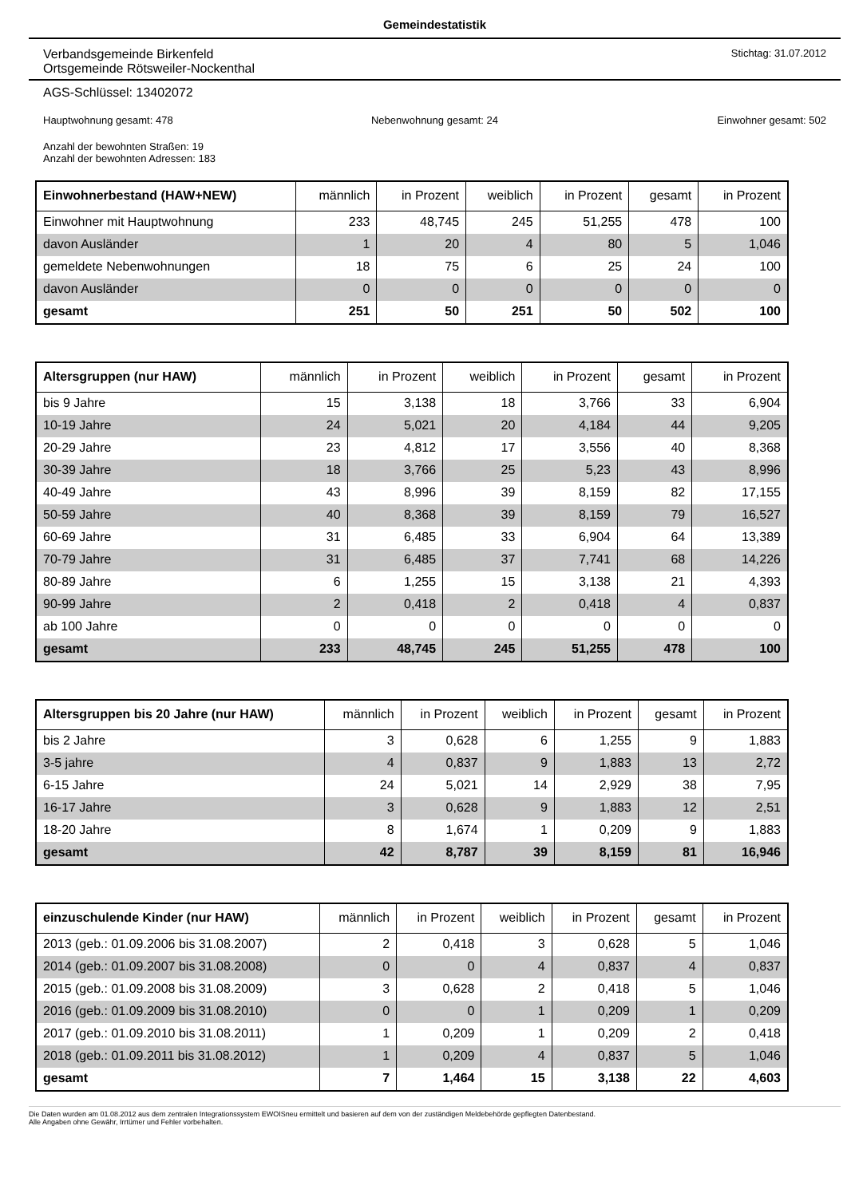Gemeindestatistik
Verbandsgemeinde Birkenfeld
Ortsgemeinde Rötsweiler-Nockenthal
Stichtag: 31.07.2012
AGS-Schlüssel: 13402072
Hauptwohnung gesamt: 478 Nebenwohnung gesamt: 24 Einwohner gesamt: 502
Anzahl der bewohnten Straßen: 19
Anzahl der bewohnten Adressen: 183
| Einwohnerbestand (HAW+NEW) | männlich | in Prozent | weiblich | in Prozent | gesamt | in Prozent |
| --- | --- | --- | --- | --- | --- | --- |
| Einwohner mit Hauptwohnung | 233 | 48,745 | 245 | 51,255 | 478 | 100 |
| davon Ausländer | 1 | 20 | 4 | 80 | 5 | 1,046 |
| gemeldete Nebenwohnungen | 18 | 75 | 6 | 25 | 24 | 100 |
| davon Ausländer | 0 | 0 | 0 | 0 | 0 | 0 |
| gesamt | 251 | 50 | 251 | 50 | 502 | 100 |
| Altersgruppen (nur HAW) | männlich | in Prozent | weiblich | in Prozent | gesamt | in Prozent |
| --- | --- | --- | --- | --- | --- | --- |
| bis 9 Jahre | 15 | 3,138 | 18 | 3,766 | 33 | 6,904 |
| 10-19 Jahre | 24 | 5,021 | 20 | 4,184 | 44 | 9,205 |
| 20-29 Jahre | 23 | 4,812 | 17 | 3,556 | 40 | 8,368 |
| 30-39 Jahre | 18 | 3,766 | 25 | 5,23 | 43 | 8,996 |
| 40-49 Jahre | 43 | 8,996 | 39 | 8,159 | 82 | 17,155 |
| 50-59 Jahre | 40 | 8,368 | 39 | 8,159 | 79 | 16,527 |
| 60-69 Jahre | 31 | 6,485 | 33 | 6,904 | 64 | 13,389 |
| 70-79 Jahre | 31 | 6,485 | 37 | 7,741 | 68 | 14,226 |
| 80-89 Jahre | 6 | 1,255 | 15 | 3,138 | 21 | 4,393 |
| 90-99 Jahre | 2 | 0,418 | 2 | 0,418 | 4 | 0,837 |
| ab 100 Jahre | 0 | 0 | 0 | 0 | 0 | 0 |
| gesamt | 233 | 48,745 | 245 | 51,255 | 478 | 100 |
| Altersgruppen bis 20 Jahre (nur HAW) | männlich | in Prozent | weiblich | in Prozent | gesamt | in Prozent |
| --- | --- | --- | --- | --- | --- | --- |
| bis 2 Jahre | 3 | 0,628 | 6 | 1,255 | 9 | 1,883 |
| 3-5 jahre | 4 | 0,837 | 9 | 1,883 | 13 | 2,72 |
| 6-15 Jahre | 24 | 5,021 | 14 | 2,929 | 38 | 7,95 |
| 16-17 Jahre | 3 | 0,628 | 9 | 1,883 | 12 | 2,51 |
| 18-20 Jahre | 8 | 1,674 | 1 | 0,209 | 9 | 1,883 |
| gesamt | 42 | 8,787 | 39 | 8,159 | 81 | 16,946 |
| einzuschulende Kinder (nur HAW) | männlich | in Prozent | weiblich | in Prozent | gesamt | in Prozent |
| --- | --- | --- | --- | --- | --- | --- |
| 2013 (geb.: 01.09.2006 bis 31.08.2007) | 2 | 0,418 | 3 | 0,628 | 5 | 1,046 |
| 2014 (geb.: 01.09.2007 bis 31.08.2008) | 0 | 0 | 4 | 0,837 | 4 | 0,837 |
| 2015 (geb.: 01.09.2008 bis 31.08.2009) | 3 | 0,628 | 2 | 0,418 | 5 | 1,046 |
| 2016 (geb.: 01.09.2009 bis 31.08.2010) | 0 | 0 | 1 | 0,209 | 1 | 0,209 |
| 2017 (geb.: 01.09.2010 bis 31.08.2011) | 1 | 0,209 | 1 | 0,209 | 2 | 0,418 |
| 2018 (geb.: 01.09.2011 bis 31.08.2012) | 1 | 0,209 | 4 | 0,837 | 5 | 1,046 |
| gesamt | 7 | 1,464 | 15 | 3,138 | 22 | 4,603 |
Die Daten wurden am 01.08.2012 aus dem zentralen Integrationssystem EWOISneu ermittelt und basieren auf dem von der zuständigen Meldebehörde gepflegten Datenbestand.
Alle Angaben ohne Gewähr, Irrtümer und Fehler vorbehalten.